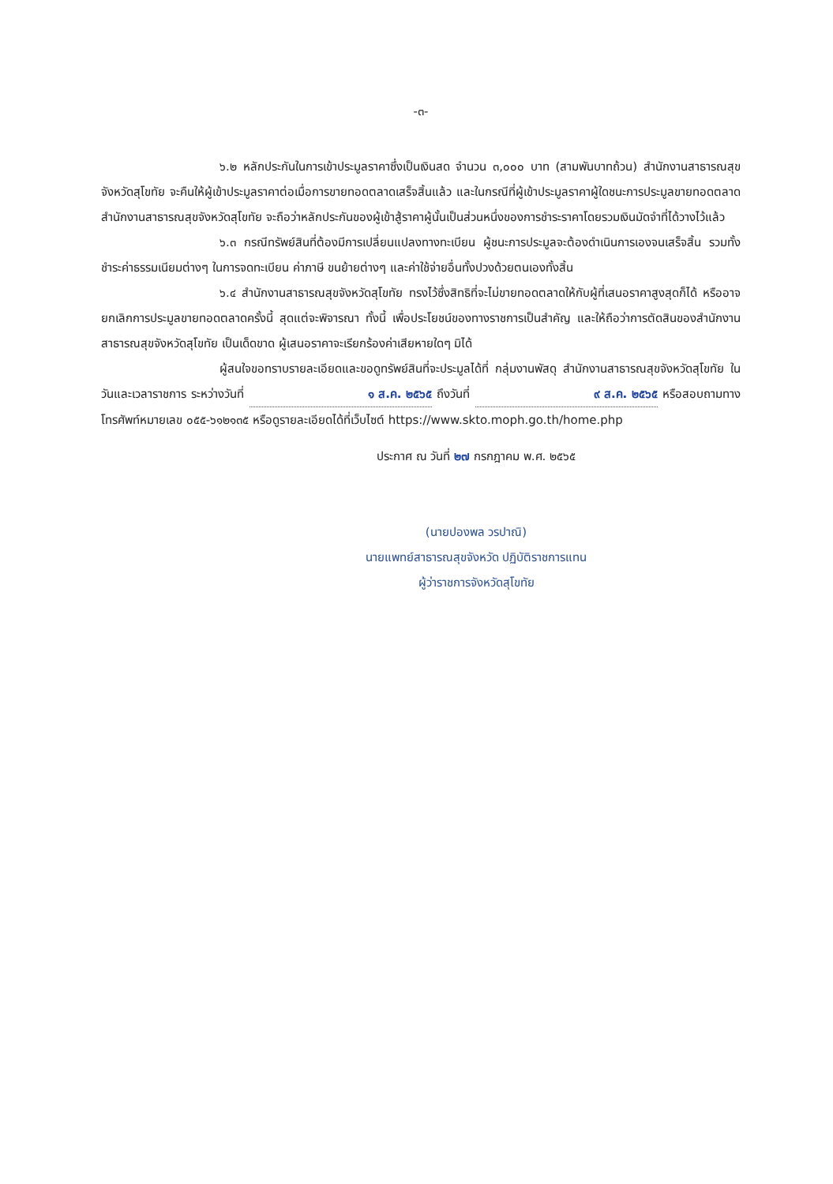-๓-
๖.๒ หลักประกันในการเข้าประมูลราคาซึ่งเป็นเงินสด จำนวน ๓,๐๐๐ บาท (สามพันบาทถ้วน) สำนักงานสาธารณสุขจังหวัดสุโขทัย จะคืนให้ผู้เข้าประมูลราคาต่อเมื่อการขายทอดตลาดเสร็จสิ้นแล้ว และในกรณีที่ผู้เข้าประมูลราคาผู้ใดชนะการประมูลขายทอดตลาด สำนักงานสาธารณสุขจังหวัดสุโขทัย จะถือว่าหลักประกันของผู้เข้าสู้ราคาผู้นั้นเป็นส่วนหนึ่งของการชำระราคาโดยรวมเงินมัดจำที่ได้วางไว้แล้ว
๖.๓ กรณีทรัพย์สินที่ต้องมีการเปลี่ยนแปลงทางทะเบียน ผู้ชนะการประมูลจะต้องดำเนินการเองจนเสร็จสิ้น รวมทั้งชำระค่าธรรมเนียมต่างๆ ในการจดทะเบียน ค่าภาษี ขนย้ายต่างๆ และค่าใช้จ่ายอื่นทั้งปวงด้วยตนเองทั้งสิ้น
๖.๔ สำนักงานสาธารณสุขจังหวัดสุโขทัย ทรงไว้ซึ่งสิทธิที่จะไม่ขายทอดตลาดให้กับผู้ที่เสนอราคาสูงสุดก็ได้ หรืออาจยกเลิกการประมูลขายทอดตลาดครั้งนี้ สุดแต่จะพิจารณา ทั้งนี้ เพื่อประโยชน์ของทางราชการเป็นสำคัญ และให้ถือว่าการตัดสินของสำนักงานสาธารณสุขจังหวัดสุโขทัย เป็นเด็ดขาด ผู้เสนอราคาจะเรียกร้องค่าเสียหายใดๆ มิได้
ผู้สนใจขอทราบรายละเอียดและขอดูทรัพย์สินที่จะประมูลได้ที่ กลุ่มงานพัสดุ สำนักงานสาธารณสุขจังหวัดสุโขทัย ในวันและเวลาราชการ ระหว่างวันที่ ๑ ส.ค. ๒๕๖๕ ถึงวันที่ ๙ ส.ค. ๒๕๖๕ หรือสอบถามทางโทรศัพท์หมายเลข ๐๕๕-๖๑๒๑๓๕ หรือดูรายละเอียดได้ที่เว็บไซต์ https://www.skto.moph.go.th/home.php
ประกาศ ณ วันที่ ๒๗ กรกฎาคม พ.ศ. ๒๕๖๕
(นายปองพล วรปาณิ)
นายแพทย์สาธารณสุขจังหวัด ปฏิบัติราชการแทน
ผู้ว่าราชการจังหวัดสุโขทัย